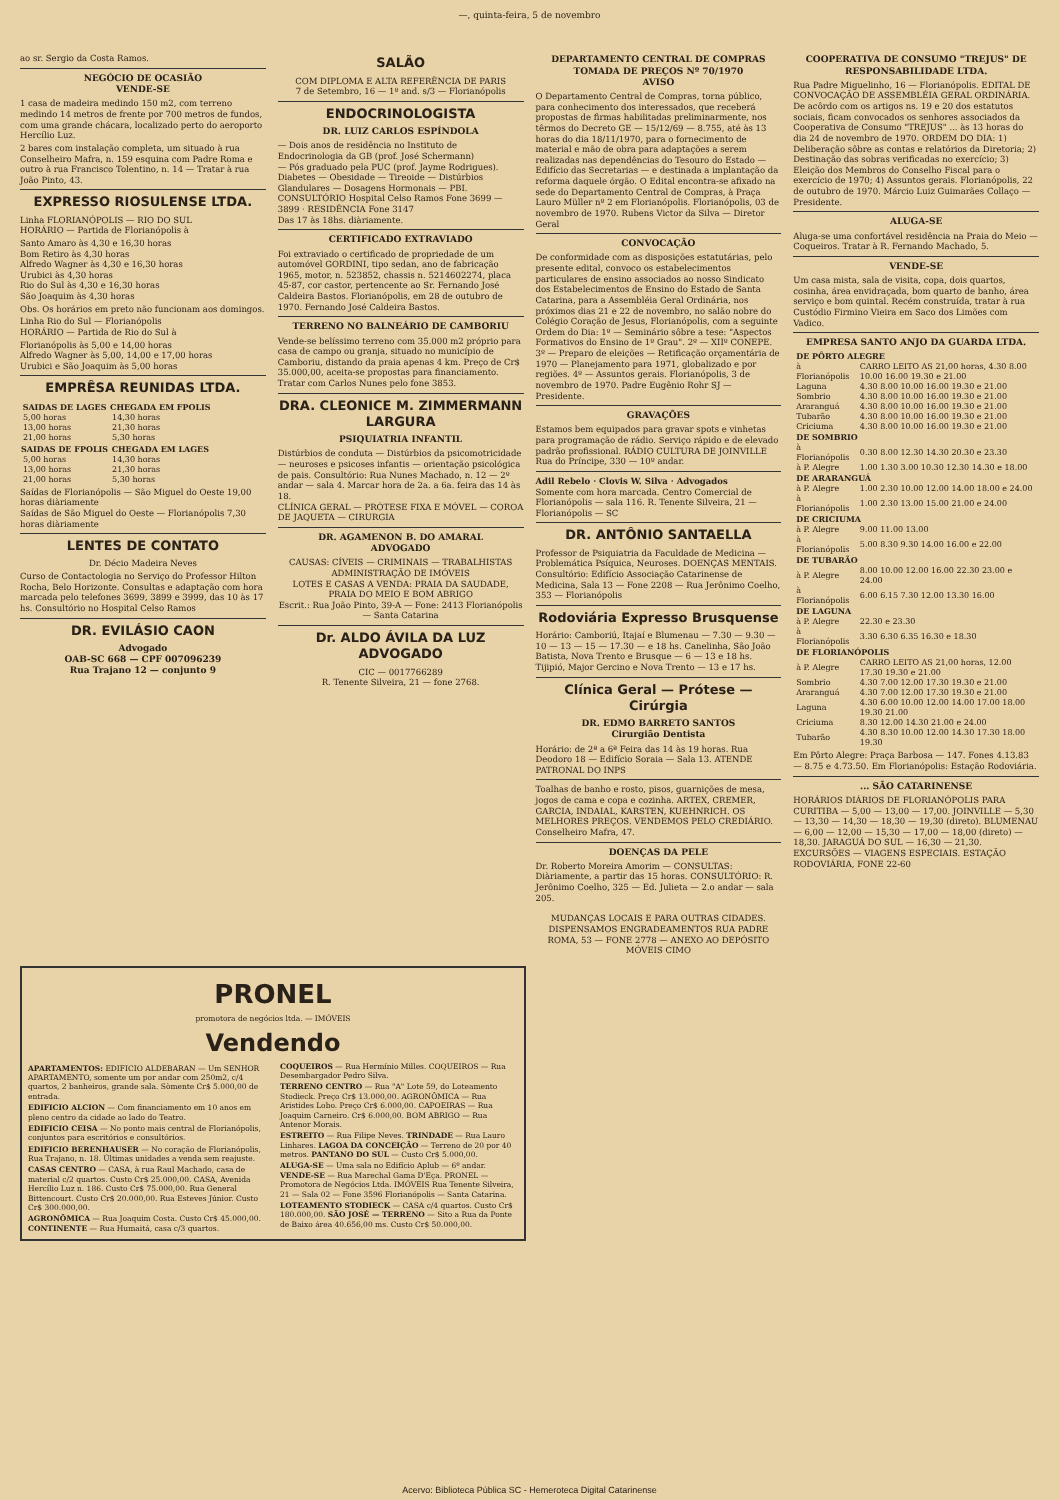—, quinta-feira, 5 de novembro
ao sr. Sergio da Costa Ramos.
NEGÓCIO DE OCASIÃO
VENDE-SE
1 casa de madeira medindo 150 m2, com terreno medindo 14 metros de frente por 700 metros de fundos, com uma grande chácara, localizado perto do aeroporto Hercílio Luz.
2 bares com instalação completa, um situado à rua Conselheiro Mafra, n. 159 esquina com Padre Roma e outro à rua Francisco Tolentino, n. 14 — Tratar à rua João Pinto, 43.
EXPRESSO RIOSULENSE LTDA.
Linha FLORIANÓPOLIS — RIO DO SUL
HORÁRIO — Partida de Florianópolis à
Santo Amaro às 4,30 e 16,30 horas
Bom Retiro às 4,30 horas
Alfredo Wagner às 4,30 e 16,30 horas
Urubici às 4,30 horas
Rio do Sul às 4,30 e 16,30 horas
São Joaquim às 4,30 horas
Obs. Os horários em preto não funcionam aos domingos.
Linha Rio do Sul — Florianópolis
HORÁRIO — Partida de Rio do Sul à
Florianópolis às 5,00 e 14,00 horas
Alfredo Wagner às 5,00, 14,00 e 17,00 horas
Urubici e São Joaquim às 5,00 horas
EMPRÊSA REUNIDAS LTDA.
| SAIDAS DE LAGES | CHEGADA EM FPOLIS |
| --- | --- |
| 5,00 horas | 14,30 horas |
| 13,00 horas | 21,30 horas |
| 21,00 horas | 5,30 horas |
| SAIDAS DE FPOLIS | CHEGADA EM LAGES |
| 5,00 horas | 14,30 horas |
| 13,00 horas | 21,30 horas |
| 21,00 horas | 5,30 horas |
Saídas de Florianópolis — São Miguel do Oeste 19,00 horas diàriamente
Saídas de São Miguel do Oeste — Florianópolis 7,30 horas diàriamente
LENTES DE CONTATO
Dr. Décio Madeira Neves
Curso de Contactologia no Serviço do Professor Hilton Rocha, Belo Horizonte. Consultas e adaptação com hora marcada pelo telefones 3699, 3899 e 3999, das 10 às 17 hs. Consultório no Hospital Celso Ramos
DR. EVILÁSIO CAON
Advogado
OAB-SC 668 — CPF 007096239
Rua Trajano 12 — conjunto 9
SALÃO
COM DIPLOMA E ALTA REFERÊNCIA DE PARIS
7 de Setembro, 16 — 1º and. s/3 — Florianópolis
ENDOCRINOLOGISTA
DR. LUIZ CARLOS ESPÍNDOLA
— Dois anos de residência no Instituto de Endocrinologia da GB (prof. José Schermann)
— Pós graduado pela PUC (prof. Jayme Rodrigues). Diabetes — Obesidade — Tireoide — Distúrbios Glandulares — Dosagens Hormonais — PBI.
CONSULTÓRIO Hospital Celso Ramos Fone 3699 — 3899 · RESIDÊNCIA Fone 3147
Das 17 às 18hs. diàriamente.
CERTIFICADO EXTRAVIADO
Foi extraviado o certificado de propriedade de um automóvel GORDINI, tipo sedan, ano de fabricação 1965, motor, n. 523852, chassis n. 5214602274, placa 45-87, cor castor, pertencente ao Sr. Fernando José Caldeira Bastos. Florianópolis, em 28 de outubro de 1970. Fernando José Caldeira Bastos.
TERRENO NO BALNEÁRIO DE CAMBORIU
Vende-se belíssimo terreno com 35.000 m2 próprio para casa de campo ou granja, situado no município de Camboriu, distando da praia apenas 4 km. Preço de Cr$ 35.000,00, aceita-se propostas para financiamento. Tratar com Carlos Nunes pelo fone 3853.
DRA. CLEONICE M. ZIMMERMANN LARGURA
PSIQUIATRIA INFANTIL
Distúrbios de conduta — Distúrbios da psicomotricidade — neuroses e psicoses infantis — orientação psicológica de pais. Consultório: Rua Nunes Machado, n. 12 — 2º andar — sala 4. Marcar hora de 2a. a 6a. feira das 14 às 18.
CLÍNICA GERAL — PRÓTESE FIXA E MÓVEL — COROA DE JAQUETA — CIRURGIA
DR. AGAMENON B. DO AMARAL
ADVOGADO
CAUSAS: CÍVEIS — CRIMINAIS — TRABALHISTAS
ADMINISTRAÇÃO DE IMÓVEIS
LOTES E CASAS A VENDA: PRAIA DA SAUDADE, PRAIA DO MEIO E BOM ABRIGO
Escrit.: Rua João Pinto, 39-A — Fone: 2413 Florianópolis — Santa Catarina
Dr. ALDO ÁVILA DA LUZ
ADVOGADO
CIC — 0017766289
R. Tenente Silveira, 21 — fone 2768.
DEPARTAMENTO CENTRAL DE COMPRAS
TOMADA DE PREÇOS Nº 70/1970
AVISO
O Departamento Central de Compras, torna público, para conhecimento dos interessados, que receberá propostas de firmas habilitadas preliminarmente, nos têrmos do Decreto GE — 15/12/69 — 8.755, até às 13 horas do dia 18/11/1970, para o fornecimento de material e mão de obra para adaptações a serem realizadas nas dependências do Tesouro do Estado — Edifício das Secretarias — e destinada a implantação da reforma daquele órgão. O Edital encontra-se afixado na sede do Departamento Central de Compras, à Praça Lauro Müller nº 2 em Florianópolis. Florianópolis, 03 de novembro de 1970. Rubens Victor da Silva — Diretor Geral
CONVOCAÇÃO
De conformidade com as disposições estatutárias, pelo presente edital, convoco os estabelecimentos particulares de ensino associados ao nosso Sindicato dos Estabelecimentos de Ensino do Estado de Santa Catarina, para a Assembléia Geral Ordinária, nos próximos dias 21 e 22 de novembro, no salão nobre do Colégio Coração de Jesus, Florianópolis, com a seguinte Ordem do Dia: 1º — Seminário sôbre a tese: "Aspectos Formativos do Ensino de 1º Grau". 2º — XIIº CONEPE. 3º — Preparo de eleições — Retificação orçamentária de 1970 — Planejamento para 1971, globalizado e por regiões. 4º — Assuntos gerais. Florianópolis, 3 de novembro de 1970. Padre Eugênio Rohr SJ — Presidente.
GRAVAÇÕES
Estamos bem equipados para gravar spots e vinhetas para programação de rádio. Serviço rápido e de elevado padrão profissional. RÁDIO CULTURA DE JOINVILLE Rua do Príncipe, 330 — 10º andar.
Adil Rebelo · Clovis W. Silva · Advogados
Somente com hora marcada. Centro Comercial de Florianópolis — sala 116. R. Tenente Silveira, 21 — Florianópolis — SC
DR. ANTÔNIO SANTAELLA
Professor de Psiquiatria da Faculdade de Medicina — Problemática Psíquica, Neuroses. DOENÇAS MENTAIS. Consultório: Edifício Associação Catarinense de Medicina, Sala 13 — Fone 2208 — Rua Jerônimo Coelho, 353 — Florianópolis
Rodoviária Expresso Brusquense
Horário: Camboriú, Itajaí e Blumenau — 7.30 — 9.30 — 10 — 13 — 15 — 17.30 — e 18 hs. Canelinha, São João Batista, Nova Trento e Brusque — 6 — 13 e 18 hs. Tijipió, Major Gercino e Nova Trento — 13 e 17 hs.
Clínica Geral — Prótese — Cirúrgia
DR. EDMO BARRETO SANTOS
Cirurgião Dentista
Horário: de 2ª a 6ª Feira das 14 às 19 horas. Rua Deodoro 18 — Edifício Soraia — Sala 13. ATENDE PATRONAL DO INPS
Toalhas de banho e rosto, pisos, guarnições de mesa, jogos de cama e copa e cozinha. ARTEX, CREMER, GARCIA, INDAIAL, KARSTEN, KUEHNRICH. OS MELHORES PREÇOS. VENDEMOS PELO CREDIÁRIO. Conselheiro Mafra, 47.
DOENÇAS DA PELE
Dr. Roberto Moreira Amorim — CONSULTAS: Diàriamente, a partir das 15 horas. CONSULTÓRIO: R. Jerônimo Coelho, 325 — Ed. Julieta — 2.o andar — sala 205.
MUDANÇAS LOCAIS E PARA OUTRAS CIDADES. DISPENSAMOS ENGRADEAMENTOS RUA PADRE ROMA, 53 — FONE 2778 — ANEXO AO DEPÓSITO MÓVEIS CIMO
COOPERATIVA DE CONSUMO "TREJUS" DE RESPONSABILIDADE LTDA.
Rua Padre Miguelinho, 16 — Florianópolis. EDITAL DE CONVOCAÇÃO DE ASSEMBLÉIA GERAL ORDINÁRIA. De acôrdo com os artigos ns. 19 e 20 dos estatutos sociais, ficam convocados os senhores associados da Cooperativa de Consumo "TREJUS" ... às 13 horas do dia 24 de novembro de 1970. ORDEM DO DIA: 1) Deliberação sôbre as contas e relatórios da Diretoria; 2) Destinação das sobras verificadas no exercício; 3) Eleição dos Membros do Conselho Fiscal para o exercício de 1970; 4) Assuntos gerais. Florianópolis, 22 de outubro de 1970. Márcio Luiz Guimarães Collaço — Presidente.
ALUGA-SE
Aluga-se uma confortável residência na Praia do Meio — Coqueiros. Tratar à R. Fernando Machado, 5.
VENDE-SE
Um casa mista, sala de visita, copa, dois quartos, cosinha, área envidraçada, bom quarto de banho, área serviço e bom quintal. Recém construída, tratar à rua Custódio Firmino Vieira em Saco dos Limões com Vadico.
EMPRESA SANTO ANJO DA GUARDA LTDA.
| DE PÔRTO ALEGRE | |
| à Florianópolis | CARRO LEITO AS 21,00 horas, 4.30 8.00 10.00 16.00 19.30 e 21.00 |
| Laguna | 4.30 8.00 10.00 16.00 19.30 e 21.00 |
| Sombrio | 4.30 8.00 10.00 16.00 19.30 e 21.00 |
| Araranguá | 4.30 8.00 10.00 16.00 19.30 e 21.00 |
| Tubarão | 4.30 8.00 10.00 16.00 19.30 e 21.00 |
| Criciuma | 4.30 8.00 10.00 16.00 19.30 e 21.00 |
| DE SOMBRIO | |
| à Florianópolis | 0.30 8.00 12.30 14.30 20.30 e 23.30 |
| à P. Alegre | 1.00 1.30 3.00 10.30 12.30 14.30 e 18.00 |
| DE ARARANGUÁ | |
| à P. Alegre | 1.00 2.30 10.00 12.00 14.00 18.00 e 24.00 |
| à Florianópolis | 1.00 2.30 13.00 15.00 21.00 e 24.00 |
| DE CRICIUMA | |
| à P. Alegre | 9.00 11.00 13.00 |
| à Florianópolis | 5.00 8.30 9.30 14.00 16.00 e 22.00 |
| DE TUBARÃO | |
| à P. Alegre | 8.00 10.00 12.00 16.00 22.30 23.00 e 24.00 |
| à Florianópolis | 6.00 6.15 7.30 12.00 13.30 16.00 |
| DE LAGUNA | |
| à P. Alegre | 22.30 e 23.30 |
| à Florianópolis | 3.30 6.30 6.35 16.30 e 18.30 |
| DE FLORIANÓPOLIS | |
| à P. Alegre | CARRO LEITO AS 21,00 horas, 12.00 17.30 19.30 e 21.00 |
| Sombrio | 4.30 7.00 12.00 17.30 19.30 e 21.00 |
| Araranguá | 4.30 7.00 12.00 17.30 19.30 e 21.00 |
| Laguna | 4.30 6.00 10.00 12.00 14.00 17.00 18.00 19.30 21.00 |
| Criciuma | 8.30 12.00 14.30 21.00 e 24.00 |
| Tubarão | 4.30 8.30 10.00 12.00 14.30 17.30 18.00 19.30 |
Em Pôrto Alegre: Praça Barbosa — 147. Fones 4.13.83 — 8.75 e 4.73.50. Em Florianópolis: Estação Rodoviária.
... SÃO CATARINENSE
HORÁRIOS DIÁRIOS DE FLORIANÓPOLIS PARA CURITIBA — 5,00 — 13,00 — 17,00. JOINVILLE — 5,30 — 13,30 — 14,30 — 18,30 — 19,30 (direto). BLUMENAU — 6,00 — 12,00 — 15,30 — 17,00 — 18,00 (direto) — 18,30. JARAGUÁ DO SUL — 16,30 — 21,30. EXCURSÕES — VIAGENS ESPECIAIS. ESTAÇÃO RODOVIÁRIA, FONE 22-60
PRONEL
promotora de negócios ltda. — IMÓVEIS
Vendendo
APARTAMENTOS: EDIFICIO ALDEBARAN — Um SENHOR APARTAMENTO, somente um por andar com 250m2, c/4 quartos, 2 banheiros, grande sala. Sòmente Cr$ 5.000,00 de entrada.
EDIFICIO ALCION — Com financiamento em 10 anos em pleno centro da cidade ao lado do Teatro.
EDIFICIO CEISA — No ponto mais central de Florianópolis, conjuntos para escritórios e consultórios.
EDIFICIO BERENHAUSER — No coração de Florianópolis, Rua Trajano, n. 18. Últimas unidades a venda sem reajuste.
CASAS CENTRO — CASA, à rua Raul Machado, casa de material c/2 quartos. Custo Cr$ 25.000,00. CASA, Avenida Hercílio Luz n. 186. Custo Cr$ 75.000,00. Rua General Bittencourt. Custo Cr$ 20.000,00. Rua Esteves Júnior. Custo Cr$ 300.000,00.
AGRONÔMICA — Rua Joaquim Costa. Custo Cr$ 45.000,00. CONTINENTE — Rua Humaitá, casa c/3 quartos. COQUEIROS — Rua Hermínio Milles. COQUEIROS — Rua Desembargador Pedro Silva.
TERRENO CENTRO — Rua "A" Lote 59, do Loteamento Stodieck. Preço Cr$ 13.000,00. AGRONÔMICA — Rua Aristides Lobo. Preço Cr$ 6.000,00. CAPOEIRAS — Rua Joaquim Carneiro. Cr$ 6.000,00. BOM ABRIGO — Rua Antenor Morais.
ESTREITO — Rua Filipe Neves. TRINDADE — Rua Lauro Linhares. LAGOA DA CONCEIÇÃO — Terreno de 20 por 40 metros. PANTANO DO SUL — Custo Cr$ 5.000,00.
ALUGA-SE — Uma sala no Edifício Aplub — 6º andar. VENDE-SE — Rua Marechal Gama D'Eça. PRONEL — Promotora de Negócios Ltda. IMÓVEIS Rua Tenente Silveira, 21 — Sala 02 — Fone 3596 Florianópolis — Santa Catarina.
LOTEAMENTO STODIECK — CASA c/4 quartos. Custo Cr$ 180.000,00. SÃO JOSÉ — TERRENO — Sito a Rua da Ponte de Baixo área 40.656,00 ms. Custo Cr$ 50.000,00.
Acervo: Biblioteca Pública SC - Hemeroteca Digital Catarinense